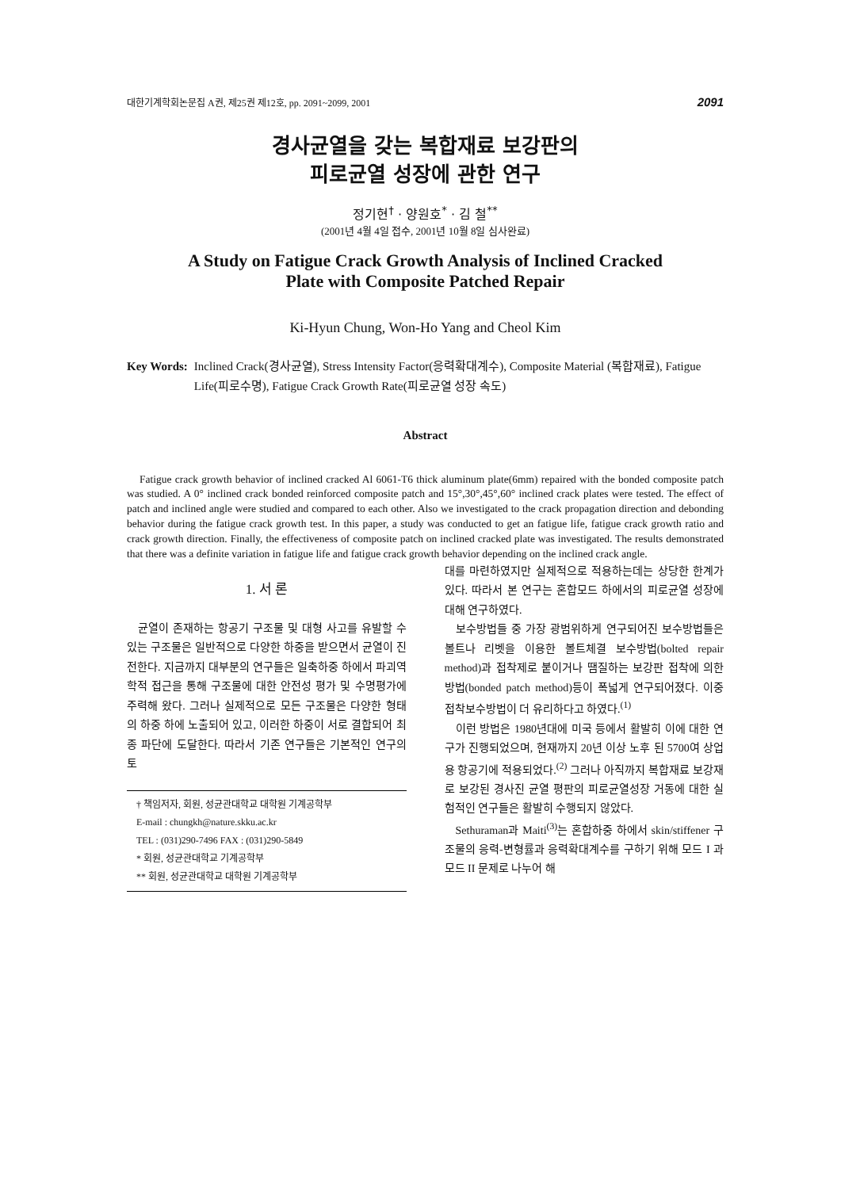대한기계학회논문집 A권, 제25권 제12호, pp. 2091~2099, 2001 2091
경사균열을 갖는 복합재료 보강판의
피로균열 성장에 관한 연구
정기현<sup>†</sup> · 양원호<sup>*</sup> · 김 철<sup>**</sup>
(2001년 4월 4일 접수, 2001년 10월 8일 심사완료)
A Study on Fatigue Crack Growth Analysis of Inclined Cracked
Plate with Composite Patched Repair
Ki-Hyun Chung, Won-Ho Yang and Cheol Kim
Key Words: Inclined Crack(경사균열), Stress Intensity Factor(응력확대계수), Composite Material (복합재료), Fatigue Life(피로수명), Fatigue Crack Growth Rate(피로균열 성장 속도)
Abstract
Fatigue crack growth behavior of inclined cracked Al 6061-T6 thick aluminum plate(6mm) repaired with the bonded composite patch was studied. A 0° inclined crack bonded reinforced composite patch and 15°,30°,45°,60° inclined crack plates were tested. The effect of patch and inclined angle were studied and compared to each other. Also we investigated to the crack propagation direction and debonding behavior during the fatigue crack growth test. In this paper, a study was conducted to get an fatigue life, fatigue crack growth ratio and crack growth direction. Finally, the effectiveness of composite patch on inclined cracked plate was investigated. The results demonstrated that there was a definite variation in fatigue life and fatigue crack growth behavior depending on the inclined crack angle.
1. 서 론
균열이 존재하는 항공기 구조물 및 대형 사고를 유발할 수 있는 구조물은 일반적으로 다양한 하중을 받으면서 균열이 진전한다. 지금까지 대부분의 연구들은 일축하중 하에서 파괴역학적 접근을 통해 구조물에 대한 안전성 평가 및 수명평가에 주력해 왔다. 그러나 실제적으로 모든 구조물은 다양한 형태의 하중 하에 노출되어 있고, 이러한 하중이 서로 결합되어 최종 파단에 도달한다. 따라서 기존 연구들은 기본적인 연구의 토
† 책임저자, 회원, 성균관대학교 대학원 기계공학부
E-mail : chungkh@nature.skku.ac.kr
TEL : (031)290-7496 FAX : (031)290-5849
* 회원, 성균관대학교 기계공학부
** 회원, 성균관대학교 대학원 기계공학부
대를 마련하였지만 실제적으로 적용하는데는 상당한 한계가 있다. 따라서 본 연구는 혼합모드 하에서의 피로균열 성장에 대해 연구하였다.
보수방법들 중 가장 광범위하게 연구되어진 보수방법들은 볼트나 리벳을 이용한 볼트체결 보수방법(bolted repair method)과 접착제로 붙이거나 땜질하는 보강판 접착에 의한 방법(bonded patch method)등이 폭넓게 연구되어졌다. 이중 접착보수방법이 더 유리하다고 하였다.<sup>(1)</sup>
이런 방법은 1980년대에 미국 등에서 활발히 이에 대한 연구가 진행되었으며, 현재까지 20년 이상 노후 된 5700여 상업용 항공기에 적용되었다.<sup>(2)</sup> 그러나 아직까지 복합재료 보강재로 보강된 경사진 균열 평판의 피로균열성장 거동에 대한 실험적인 연구들은 활발히 수행되지 않았다.
Sethuraman과 Maiti<sup>(3)</sup>는 혼합하중 하에서 skin/stiffener 구조물의 응력-변형률과 응력확대계수를 구하기 위해 모드 I 과 모드 II 문제로 나누어 해